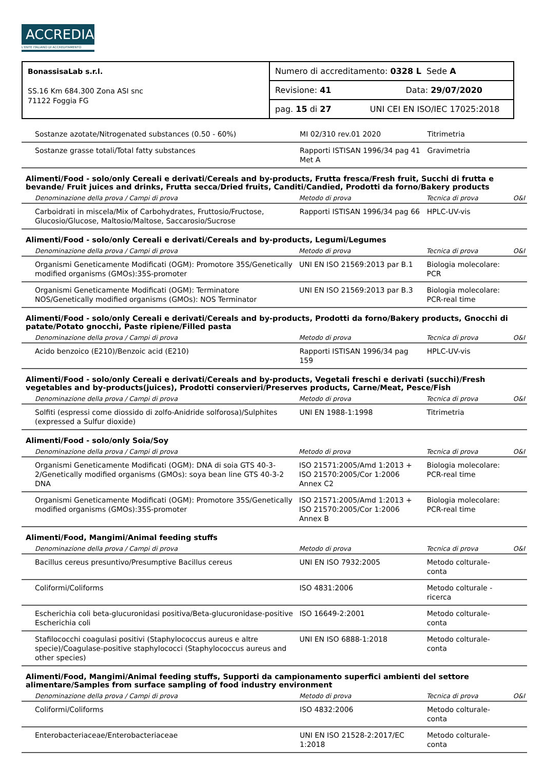ACCREDIA
L'ENTE ITALIANO DI ACCREDITAMENTO
| BonassisaLab s.r.l. SS.16 Km 684.300 Zona ASI snc 71122 Foggia FG | Numero di accreditamento: 0328 L Sede A |
| | Revisione: 41 Data: 29/07/2020 |
| | pag. 15 di 27 UNI CEI EN ISO/IEC 17025:2018 |
| Sostanze azotate/Nitrogenated substances (0.50 - 60%) | MI 02/310 rev.01 2020 | Titrimetria | |
| Sostanze grasse totali/Total fatty substances | Rapporti ISTISAN 1996/34 pag 41 Met A | Gravimetria | |
Alimenti/Food - solo/only Cereali e derivati/Cereals and by-products, Frutta fresca/Fresh fruit, Succhi di frutta e bevande/ Fruit juices and drinks, Frutta secca/Dried fruits, Canditi/Candied, Prodotti da forno/Bakery products
| Denominazione della prova / Campi di prova | Metodo di prova | Tecnica di prova | O&I |
| --- | --- | --- | --- |
| Carboidrati in miscela/Mix of Carbohydrates, Fruttosio/Fructose, Glucosio/Glucose, Maltosio/Maltose, Saccarosio/Sucrose | Rapporti ISTISAN 1996/34 pag 66 | HPLC-UV-vis | |
Alimenti/Food - solo/only Cereali e derivati/Cereals and by-products, Legumi/Legumes
| Denominazione della prova / Campi di prova | Metodo di prova | Tecnica di prova | O&I |
| --- | --- | --- | --- |
| Organismi Geneticamente Modificati (OGM): Promotore 35S/Genetically modified organisms (GMOs):35S-promoter | UNI EN ISO 21569:2013 par B.1 | Biologia molecolare: PCR | |
| Organismi Geneticamente Modificati (OGM): Terminatore NOS/Genetically modified organisms (GMOs): NOS Terminator | UNI EN ISO 21569:2013 par B.3 | Biologia molecolare: PCR-real time | |
Alimenti/Food - solo/only Cereali e derivati/Cereals and by-products, Prodotti da forno/Bakery products, Gnocchi di patate/Potato gnocchi, Paste ripiene/Filled pasta
| Denominazione della prova / Campi di prova | Metodo di prova | Tecnica di prova | O&I |
| --- | --- | --- | --- |
| Acido benzoico (E210)/Benzoic acid (E210) | Rapporti ISTISAN 1996/34 pag 159 | HPLC-UV-vis | |
Alimenti/Food - solo/only Cereali e derivati/Cereals and by-products, Vegetali freschi e derivati (succhi)/Fresh vegetables and by-products(juices), Prodotti conservieri/Preserves products, Carne/Meat, Pesce/Fish
| Denominazione della prova / Campi di prova | Metodo di prova | Tecnica di prova | O&I |
| --- | --- | --- | --- |
| Solfiti (espressi come diossido di zolfo-Anidride solforosa)/Sulphites (expressed a Sulfur dioxide) | UNI EN 1988-1:1998 | Titrimetria | |
Alimenti/Food - solo/only Soia/Soy
| Denominazione della prova / Campi di prova | Metodo di prova | Tecnica di prova | O&I |
| --- | --- | --- | --- |
| Organismi Geneticamente Modificati (OGM): DNA di soia GTS 40-3-2/Genetically modified organisms (GMOs): soya bean line GTS 40-3-2 DNA | ISO 21571:2005/Amd 1:2013 + ISO 21570:2005/Cor 1:2006 Annex C2 | Biologia molecolare: PCR-real time | |
| Organismi Geneticamente Modificati (OGM): Promotore 35S/Genetically modified organisms (GMOs):35S-promoter | ISO 21571:2005/Amd 1:2013 + ISO 21570:2005/Cor 1:2006 Annex B | Biologia molecolare: PCR-real time | |
Alimenti/Food, Mangimi/Animal feeding stuffs
| Denominazione della prova / Campi di prova | Metodo di prova | Tecnica di prova | O&I |
| --- | --- | --- | --- |
| Bacillus cereus presuntivo/Presumptive Bacillus cereus | UNI EN ISO 7932:2005 | Metodo colturale-conta | |
| Coliformi/Coliforms | ISO 4831:2006 | Metodo colturale - ricerca | |
| Escherichia coli beta-glucuronidasi positiva/Beta-glucuronidase-positive Escherichia coli | ISO 16649-2:2001 | Metodo colturale-conta | |
| Stafilococchi coagulasi positivi (Staphylococcus aureus e altre specie)/Coagulase-positive staphylococci (Staphylococcus aureus and other species) | UNI EN ISO 6888-1:2018 | Metodo colturale-conta | |
Alimenti/Food, Mangimi/Animal feeding stuffs, Supporti da campionamento superfici ambienti del settore alimentare/Samples from surface sampling of food industry environment
| Denominazione della prova / Campi di prova | Metodo di prova | Tecnica di prova | O&I |
| --- | --- | --- | --- |
| Coliformi/Coliforms | ISO 4832:2006 | Metodo colturale-conta | |
| Enterobacteriaceae/Enterobacteriaceae | UNI EN ISO 21528-2:2017/EC 1:2018 | Metodo colturale-conta | |